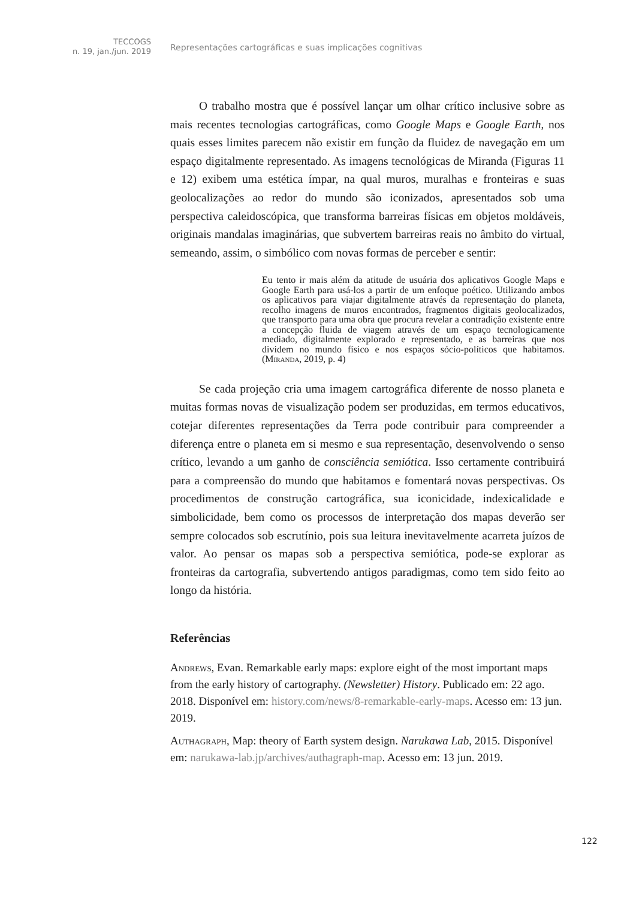TECCOGS
n. 19, jan./jun. 2019
Representações cartográficas e suas implicações cognitivas
O trabalho mostra que é possível lançar um olhar crítico inclusive sobre as mais recentes tecnologias cartográficas, como Google Maps e Google Earth, nos quais esses limites parecem não existir em função da fluidez de navegação em um espaço digitalmente representado. As imagens tecnológicas de Miranda (Figuras 11 e 12) exibem uma estética ímpar, na qual muros, muralhas e fronteiras e suas geolocalizações ao redor do mundo são iconizados, apresentados sob uma perspectiva caleidoscópica, que transforma barreiras físicas em objetos moldáveis, originais mandalas imaginárias, que subvertem barreiras reais no âmbito do virtual, semeando, assim, o simbólico com novas formas de perceber e sentir:
Eu tento ir mais além da atitude de usuária dos aplicativos Google Maps e Google Earth para usá-los a partir de um enfoque poético. Utilizando ambos os aplicativos para viajar digitalmente através da representação do planeta, recolho imagens de muros encontrados, fragmentos digitais geolocalizados, que transporto para uma obra que procura revelar a contradição existente entre a concepção fluida de viagem através de um espaço tecnologicamente mediado, digitalmente explorado e representado, e as barreiras que nos dividem no mundo físico e nos espaços sócio-políticos que habitamos. (Miranda, 2019, p. 4)
Se cada projeção cria uma imagem cartográfica diferente de nosso planeta e muitas formas novas de visualização podem ser produzidas, em termos educativos, cotejar diferentes representações da Terra pode contribuir para compreender a diferença entre o planeta em si mesmo e sua representação, desenvolvendo o senso crítico, levando a um ganho de consciência semiótica. Isso certamente contribuirá para a compreensão do mundo que habitamos e fomentará novas perspectivas. Os procedimentos de construção cartográfica, sua iconicidade, indexicalidade e simbolicidade, bem como os processos de interpretação dos mapas deverão ser sempre colocados sob escrutínio, pois sua leitura inevitavelmente acarreta juízos de valor. Ao pensar os mapas sob a perspectiva semiótica, pode-se explorar as fronteiras da cartografia, subvertendo antigos paradigmas, como tem sido feito ao longo da história.
Referências
Andrews, Evan. Remarkable early maps: explore eight of the most important maps from the early history of cartography. (Newsletter) History. Publicado em: 22 ago. 2018. Disponível em: history.com/news/8-remarkable-early-maps. Acesso em: 13 jun. 2019.
Authagraph, Map: theory of Earth system design. Narukawa Lab, 2015. Disponível em: narukawa-lab.jp/archives/authagraph-map. Acesso em: 13 jun. 2019.
122